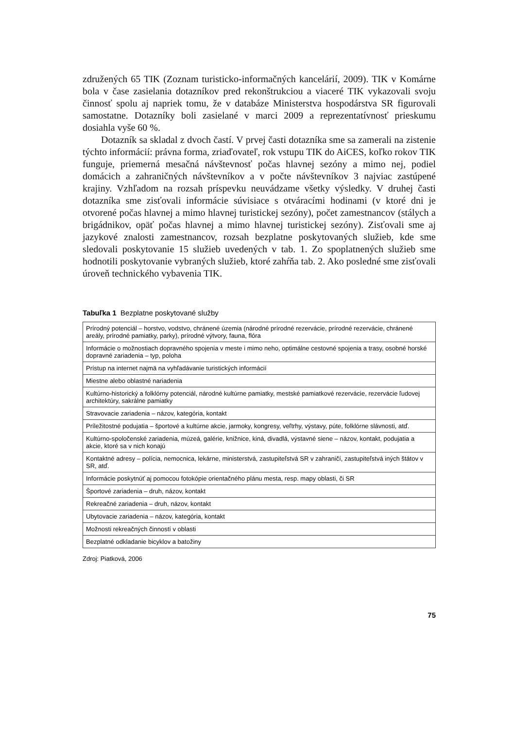združených 65 TIK (Zoznam turisticko-informačných kancelárií, 2009). TIK v Komárne bola v čase zasielania dotazníkov pred rekonštrukciou a viaceré TIK vykazovali svoju činnosť spolu aj napriek tomu, že v databáze Ministerstva hospodárstva SR figurovali samostatne. Dotazníky boli zasielané v marci 2009 a reprezentatívnosť prieskumu dosiahla vyše 60 %.
Dotazník sa skladal z dvoch častí. V prvej časti dotazníka sme sa zamerali na zistenie týchto informácií: právna forma, zriaďovateľ, rok vstupu TIK do AiCES, koľko rokov TIK funguje, priemerná mesačná návštevnosť počas hlavnej sezóny a mimo nej, podiel domácich a zahraničných návštevníkov a v počte návštevníkov 3 najviac zastúpené krajiny. Vzhľadom na rozsah príspevku neuvádzame všetky výsledky. V druhej časti dotazníka sme zisťovali informácie súvisiace s otváracími hodinami (v ktoré dni je otvorené počas hlavnej a mimo hlavnej turistickej sezóny), počet zamestnancov (stálych a brigádnikov, opäť počas hlavnej a mimo hlavnej turistickej sezóny). Zisťovali sme aj jazykové znalosti zamestnancov, rozsah bezplatne poskytovaných služieb, kde sme sledovali poskytovanie 15 služieb uvedených v tab. 1. Zo spoplatnených služieb sme hodnotili poskytovanie vybraných služieb, ktoré zahŕňa tab. 2. Ako posledné sme zisťovali úroveň technického vybavenia TIK.
Tabuľka 1 Bezplatne poskytované služby
| Prírodný potenciál – horstvo, vodstvo, chránené územia (národné prírodné rezervácie, prírodné rezervácie, chránené areály, prírodné pamiatky, parky), prírodné výtvory, fauna, flóra |
| Informácie o možnostiach dopravného spojenia v meste i mimo neho, optimálne cestovné spojenia a trasy, osobné horské dopravné zariadenia – typ, poloha |
| Prístup na internet najmä na vyhľadávanie turistických informácií |
| Miestne alebo oblastné nariadenia |
| Kultúrno-historický a folklórny potenciál, národné kultúrne pamiatky, mestské pamiatkové rezervácie, rezervácie ľudovej architektúry, sakrálne pamiatky |
| Stravovacie zariadenia – názov, kategória, kontakt |
| Príležitostné podujatia – športové a kultúrne akcie, jarmoky, kongresy, veľtrhy, výstavy, púte, folklórne slávnosti, atď. |
| Kultúrno-spoločenské zariadenia, múzeá, galérie, knižnice, kiná, divadlá, výstavné siene – názov, kontakt, podujatia a akcie, ktoré sa v nich konajú |
| Kontaktné adresy – polícia, nemocnica, lekárne, ministerstvá, zastupiteľstvá SR v zahraničí, zastupiteľstvá iných štátov v SR, atď. |
| Informácie poskytnúť aj pomocou fotokópie orientačného plánu mesta, resp. mapy oblasti, či SR |
| Športové zariadenia – druh, názov, kontakt |
| Rekreačné zariadenia – druh, názov, kontakt |
| Ubytovacie zariadenia – názov, kategória, kontakt |
| Možnosti rekreačných činností v oblasti |
| Bezplatné odkladanie bicyklov a batožiny |
Zdroj: Piatková, 2006
75